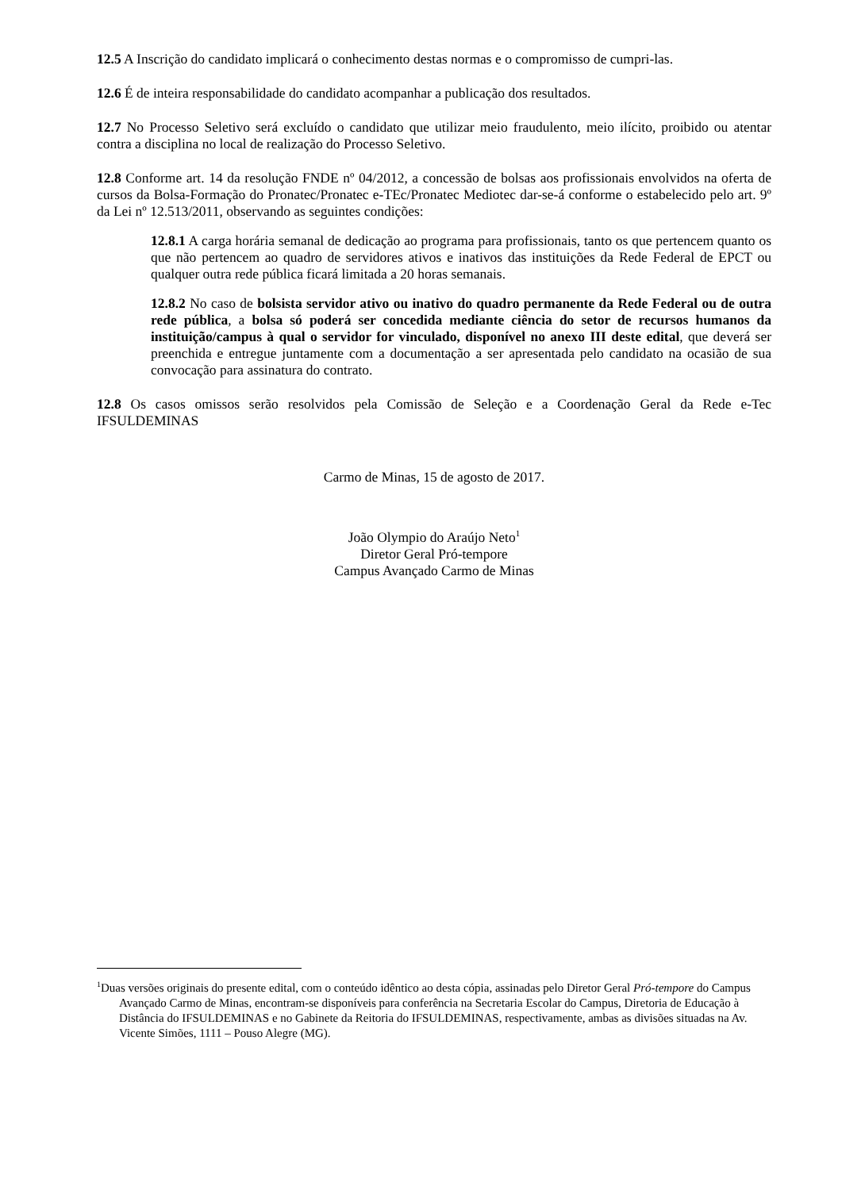12.5 A Inscrição do candidato implicará o conhecimento destas normas e o compromisso de cumpri-las.
12.6 É de inteira responsabilidade do candidato acompanhar a publicação dos resultados.
12.7 No Processo Seletivo será excluído o candidato que utilizar meio fraudulento, meio ilícito, proibido ou atentar contra a disciplina no local de realização do Processo Seletivo.
12.8 Conforme art. 14 da resolução FNDE nº 04/2012, a concessão de bolsas aos profissionais envolvidos na oferta de cursos da Bolsa-Formação do Pronatec/Pronatec e-TEc/Pronatec Mediotec dar-se-á conforme o estabelecido pelo art. 9º da Lei nº 12.513/2011, observando as seguintes condições:
12.8.1 A carga horária semanal de dedicação ao programa para profissionais, tanto os que pertencem quanto os que não pertencem ao quadro de servidores ativos e inativos das instituições da Rede Federal de EPCT ou qualquer outra rede pública ficará limitada a 20 horas semanais.
12.8.2 No caso de bolsista servidor ativo ou inativo do quadro permanente da Rede Federal ou de outra rede pública, a bolsa só poderá ser concedida mediante ciência do setor de recursos humanos da instituição/campus à qual o servidor for vinculado, disponível no anexo III deste edital, que deverá ser preenchida e entregue juntamente com a documentação a ser apresentada pelo candidato na ocasião de sua convocação para assinatura do contrato.
12.8 Os casos omissos serão resolvidos pela Comissão de Seleção e a Coordenação Geral da Rede e-Tec IFSULDEMINAS
Carmo de Minas, 15 de agosto de 2017.
João Olympio do Araújo Neto<sup>1</sup>
Diretor Geral Pró-tempore
Campus Avançado Carmo de Minas
<sup>1</sup> Duas versões originais do presente edital, com o conteúdo idêntico ao desta cópia, assinadas pelo Diretor Geral Pró-tempore do Campus Avançado Carmo de Minas, encontram-se disponíveis para conferência na Secretaria Escolar do Campus, Diretoria de Educação à Distância do IFSULDEMINAS e no Gabinete da Reitoria do IFSULDEMINAS, respectivamente, ambas as divisões situadas na Av. Vicente Simões, 1111 – Pouso Alegre (MG).